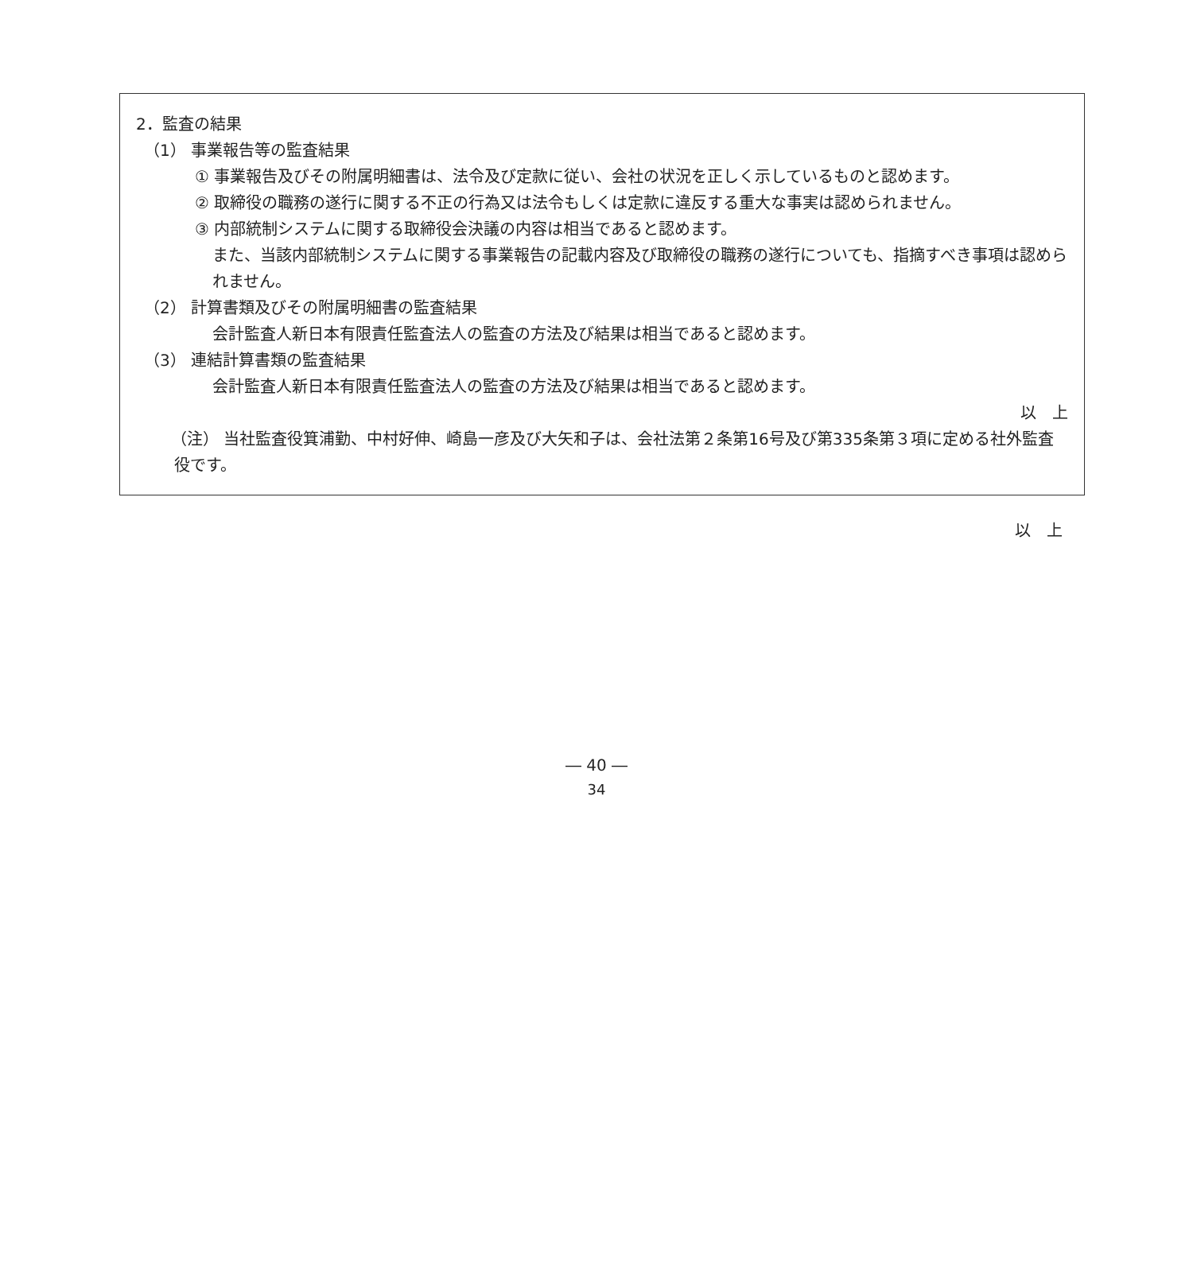2．監査の結果
（1） 事業報告等の監査結果
① 事業報告及びその附属明細書は、法令及び定款に従い、会社の状況を正しく示しているものと認めます。
② 取締役の職務の遂行に関する不正の行為又は法令もしくは定款に違反する重大な事実は認められません。
③ 内部統制システムに関する取締役会決議の内容は相当であると認めます。
また、当該内部統制システムに関する事業報告の記載内容及び取締役の職務の遂行についても、指摘すべき事項は認められません。
（2） 計算書類及びその附属明細書の監査結果
会計監査人新日本有限責任監査法人の監査の方法及び結果は相当であると認めます。
（3） 連結計算書類の監査結果
会計監査人新日本有限責任監査法人の監査の方法及び結果は相当であると認めます。
以　上
（注） 当社監査役箕浦勤、中村好伸、崎島一彦及び大矢和子は、会社法第２条第16号及び第335条第３項に定める社外監査役です。
以　上
― 40 ―
34